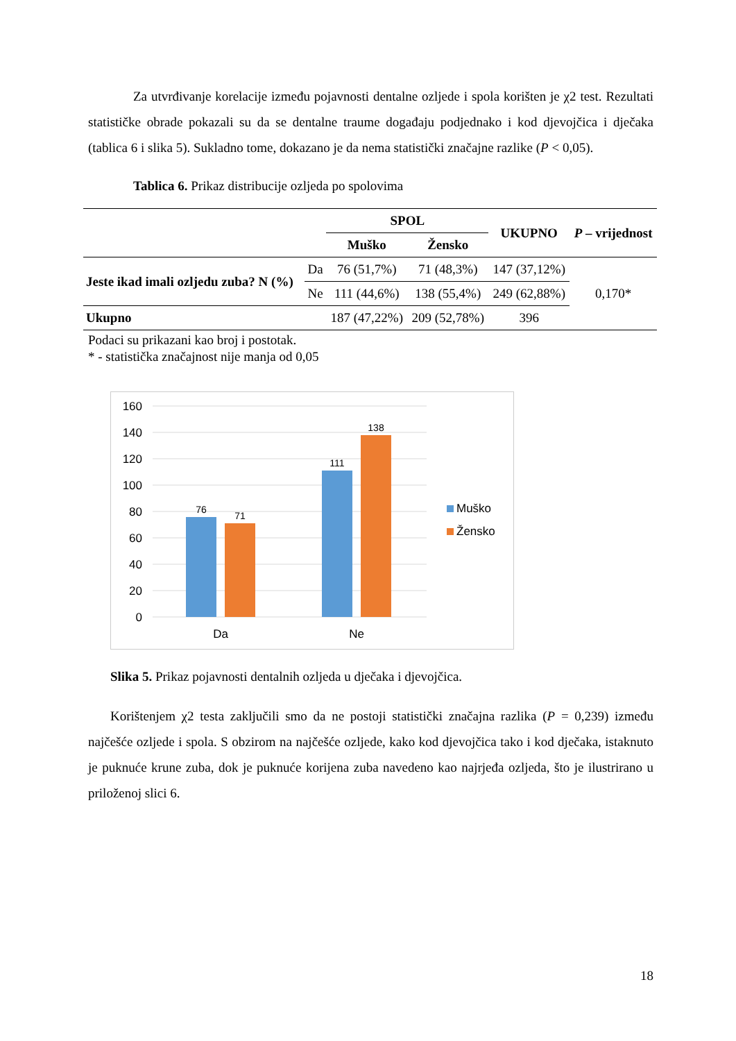Za utvrđivanje korelacije između pojavnosti dentalne ozljede i spola korišten je χ2 test. Rezultati statističke obrade pokazali su da se dentalne traume događaju podjednako i kod djevojčica i dječaka (tablica 6 i slika 5). Sukladno tome, dokazano je da nema statistički značajne razlike (P < 0,05).
Tablica 6. Prikaz distribucije ozljeda po spolovima
| | | SPOL | | UKUPNO | P – vrijednost |
| | | Muško | Žensko | | |
| Jeste ikad imali ozljedu zuba? N (%) | Da | 76 (51,7%) | 71 (48,3%) | 147 (37,12%) | 0,170* |
| | Ne | 111 (44,6%) | 138 (55,4%) | 249 (62,88%) | |
| Ukupno | | 187 (47,22%) | 209 (52,78%) | 396 | |
Podaci su prikazani kao broj i postotak.
* - statistička značajnost nije manja od 0,05
160
140
120
100
80
60
40
20
0
76
71
111
138
Da
Ne
Muško
Žensko
Slika 5. Prikaz pojavnosti dentalnih ozljeda u dječaka i djevojčica.
Korištenjem χ2 testa zaključili smo da ne postoji statistički značajna razlika (P = 0,239) između najčešće ozljede i spola. S obzirom na najčešće ozljede, kako kod djevojčica tako i kod dječaka, istaknuto je puknuće krune zuba, dok je puknuće korijena zuba navedeno kao najrjeđa ozljeda, što je ilustrirano u priloženoj slici 6.
18